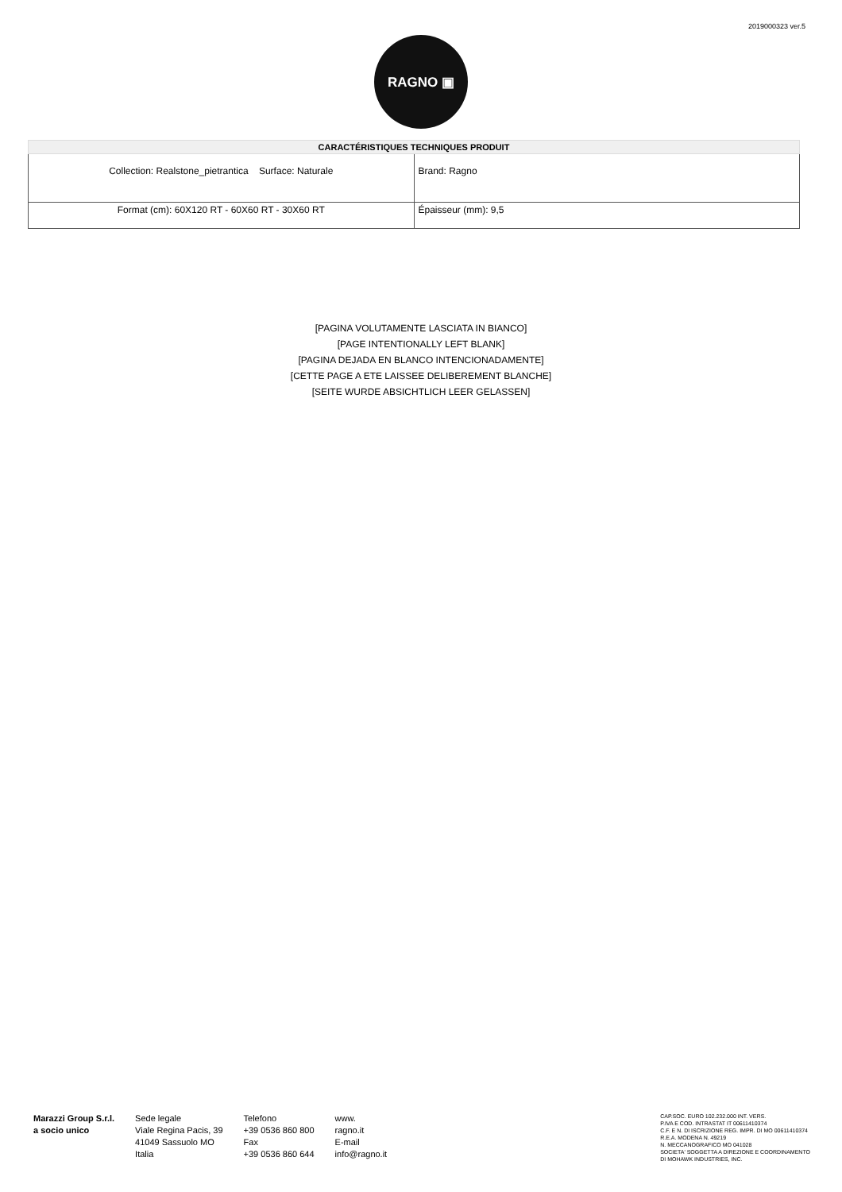2019000323 ver.5
RAGNO ▣
| CARACTÉRISTIQUES TECHNIQUES PRODUIT | |
| --- | --- |
| Collection: Realstone_pietrantica Surface: Naturale | Brand: Ragno |
| Format (cm): 60X120 RT - 60X60 RT - 30X60 RT | Épaisseur (mm): 9,5 |
[PAGINA VOLUTAMENTE LASCIATA IN BIANCO]
[PAGE INTENTIONALLY LEFT BLANK]
[PAGINA DEJADA EN BLANCO INTENCIONADAMENTE]
[CETTE PAGE A ETE LAISSEE DELIBEREMENT BLANCHE]
[SEITE WURDE ABSICHTLICH LEER GELASSEN]
Marazzi Group S.r.l.
a socio unico
Sede legale
Viale Regina Pacis, 39
41049 Sassuolo MO
Italia
Telefono
+39 0536 860 800
Fax
+39 0536 860 644
www.
ragno.it
E-mail
info@ragno.it
CAP.SOC. EURO 102.232.000 INT. VERS.
P.IVA E COD. INTRASTAT IT 00611410374
C.F. E N. DI ISCRIZIONE REG. IMPR. DI MO 00611410374
R.E.A. MODENA N. 49219
N. MECCANOGRAFICO MO 041028
SOCIETA' SOGGETTA A DIREZIONE E COORDINAMENTO
DI MOHAWK INDUSTRIES, INC.